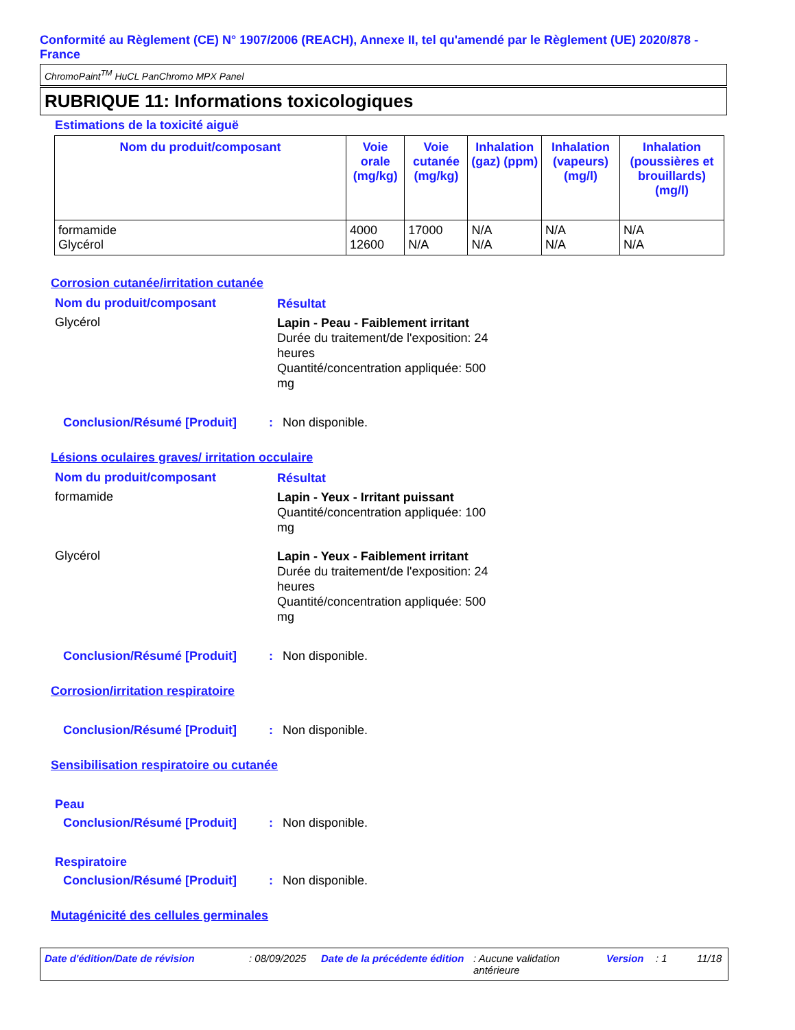Conformité au Règlement (CE) N° 1907/2006 (REACH), Annexe II, tel qu'amendé par le Règlement (UE) 2020/878 - France
ChromoPaint<sup>TM</sup> HuCL PanChromo MPX Panel
RUBRIQUE 11: Informations toxicologiques
Estimations de la toxicité aiguë
| Nom du produit/composant | Voie orale (mg/kg) | Voie cutanée (mg/kg) | Inhalation (gaz) (ppm) | Inhalation (vapeurs) (mg/l) | Inhalation (poussières et brouillards) (mg/l) |
| --- | --- | --- | --- | --- | --- |
| formamide Glycérol | 4000 12600 | 17000 N/A | N/A N/A | N/A N/A | N/A N/A |
Corrosion cutanée/irritation cutanée
Nom du produit/composant
Résultat
Glycérol
Lapin - Peau - Faiblement irritant
Durée du traitement/de l'exposition: 24 heures
Quantité/concentration appliquée: 500 mg
Conclusion/Résumé [Produit] : Non disponible.
Lésions oculaires graves/ irritation occulaire
Nom du produit/composant
Résultat
formamide
Lapin - Yeux - Irritant puissant
Quantité/concentration appliquée: 100 mg
Glycérol
Lapin - Yeux - Faiblement irritant
Durée du traitement/de l'exposition: 24 heures
Quantité/concentration appliquée: 500 mg
Conclusion/Résumé [Produit] : Non disponible.
Corrosion/irritation respiratoire
Conclusion/Résumé [Produit] : Non disponible.
Sensibilisation respiratoire ou cutanée
Peau
Conclusion/Résumé [Produit] : Non disponible.
Respiratoire
Conclusion/Résumé [Produit] : Non disponible.
Mutagénicité des cellules germinales
Date d'édition/Date de révision : 08/09/2025
Date de la précédente édition
: Aucune validation antérieure
Version : 1 11/18